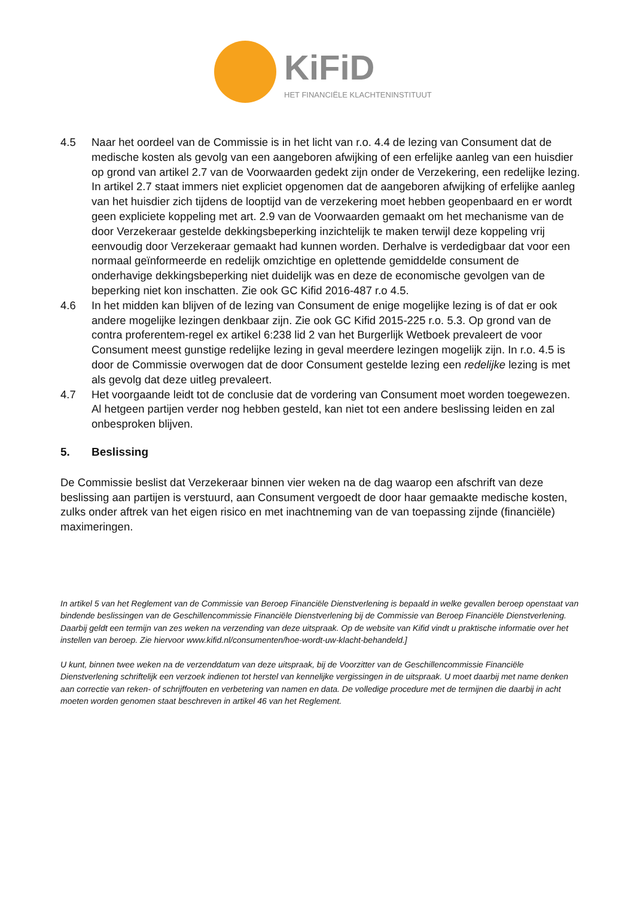KiFiD
HET FINANCIËLE KLACHTENINSTITUUT
4.5 Naar het oordeel van de Commissie is in het licht van r.o. 4.4 de lezing van Consument dat de medische kosten als gevolg van een aangeboren afwijking of een erfelijke aanleg van een huisdier op grond van artikel 2.7 van de Voorwaarden gedekt zijn onder de Verzekering, een redelijke lezing. In artikel 2.7 staat immers niet expliciet opgenomen dat de aangeboren afwijking of erfelijke aanleg van het huisdier zich tijdens de looptijd van de verzekering moet hebben geopenbaard en er wordt geen expliciete koppeling met art. 2.9 van de Voorwaarden gemaakt om het mechanisme van de door Verzekeraar gestelde dekkingsbeperking inzichtelijk te maken terwijl deze koppeling vrij eenvoudig door Verzekeraar gemaakt had kunnen worden. Derhalve is verdedigbaar dat voor een normaal geïnformeerde en redelijk omzichtige en oplettende gemiddelde consument de onderhavige dekkingsbeperking niet duidelijk was en deze de economische gevolgen van de beperking niet kon inschatten. Zie ook GC Kifid 2016-487 r.o 4.5.
4.6 In het midden kan blijven of de lezing van Consument de enige mogelijke lezing is of dat er ook andere mogelijke lezingen denkbaar zijn. Zie ook GC Kifid 2015-225 r.o. 5.3. Op grond van de contra proferentem-regel ex artikel 6:238 lid 2 van het Burgerlijk Wetboek prevaleert de voor Consument meest gunstige redelijke lezing in geval meerdere lezingen mogelijk zijn. In r.o. 4.5 is door de Commissie overwogen dat de door Consument gestelde lezing een redelijke lezing is met als gevolg dat deze uitleg prevaleert.
4.7 Het voorgaande leidt tot de conclusie dat de vordering van Consument moet worden toegewezen. Al hetgeen partijen verder nog hebben gesteld, kan niet tot een andere beslissing leiden en zal onbesproken blijven.
5. Beslissing
De Commissie beslist dat Verzekeraar binnen vier weken na de dag waarop een afschrift van deze beslissing aan partijen is verstuurd, aan Consument vergoedt de door haar gemaakte medische kosten, zulks onder aftrek van het eigen risico en met inachtneming van de van toepassing zijnde (financiële) maximeringen.
In artikel 5 van het Reglement van de Commissie van Beroep Financiële Dienstverlening is bepaald in welke gevallen beroep openstaat van bindende beslissingen van de Geschillencommissie Financiële Dienstverlening bij de Commissie van Beroep Financiële Dienstverlening. Daarbij geldt een termijn van zes weken na verzending van deze uitspraak. Op de website van Kifid vindt u praktische informatie over het instellen van beroep. Zie hiervoor www.kifid.nl/consumenten/hoe-wordt-uw-klacht-behandeld.]
U kunt, binnen twee weken na de verzenddatum van deze uitspraak, bij de Voorzitter van de Geschillencommissie Financiële Dienstverlening schriftelijk een verzoek indienen tot herstel van kennelijke vergissingen in de uitspraak. U moet daarbij met name denken aan correctie van reken- of schrijffouten en verbetering van namen en data. De volledige procedure met de termijnen die daarbij in acht moeten worden genomen staat beschreven in artikel 46 van het Reglement.